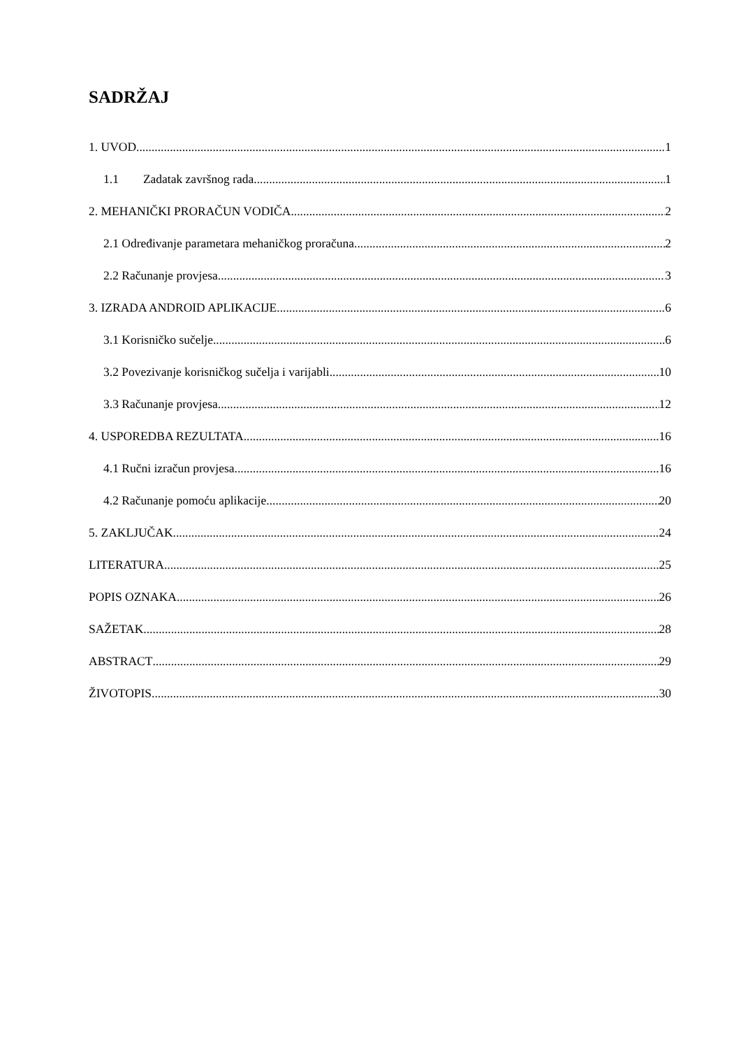SADRŽAJ
1. UVOD 1
1.1 Zadatak završnog rada 1
2. MEHANIČKI PRORAČUN VODIČA 2
2.1 Određivanje parametara mehaničkog proračuna 2
2.2 Računanje provjesa 3
3. IZRADA ANDROID APLIKACIJE 6
3.1 Korisničko sučelje 6
3.2 Povezivanje korisničkog sučelja i varijabli 10
3.3 Računanje provjesa 12
4. USPOREDBA REZULTATA 16
4.1 Ručni izračun provjesa 16
4.2 Računanje pomoću aplikacije 20
5. ZAKLJUČAK 24
LITERATURA 25
POPIS OZNAKA 26
SAŽETAK 28
ABSTRACT 29
ŽIVOTOPIS 30